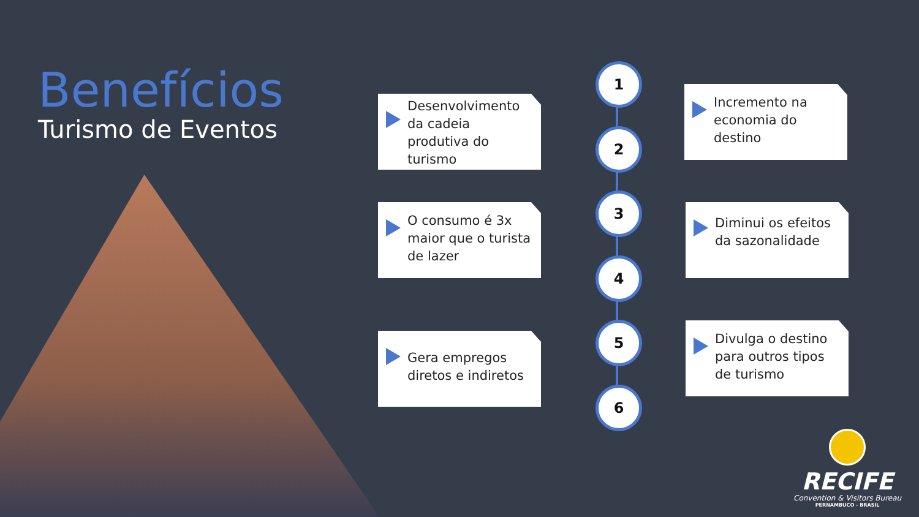Benefícios
Turismo de Eventos
Desenvolvimento da cadeia produtiva do turismo
Incremento na economia do destino
O consumo é 3x maior que o turista de lazer
Diminui os efeitos da sazonalidade
Gera empregos diretos e indiretos
Divulga o destino para outros tipos de turismo
1
2
3
4
5
6
RECIFE
Convention & Visitors Bureau
PERNAMBUCO - BRASIL